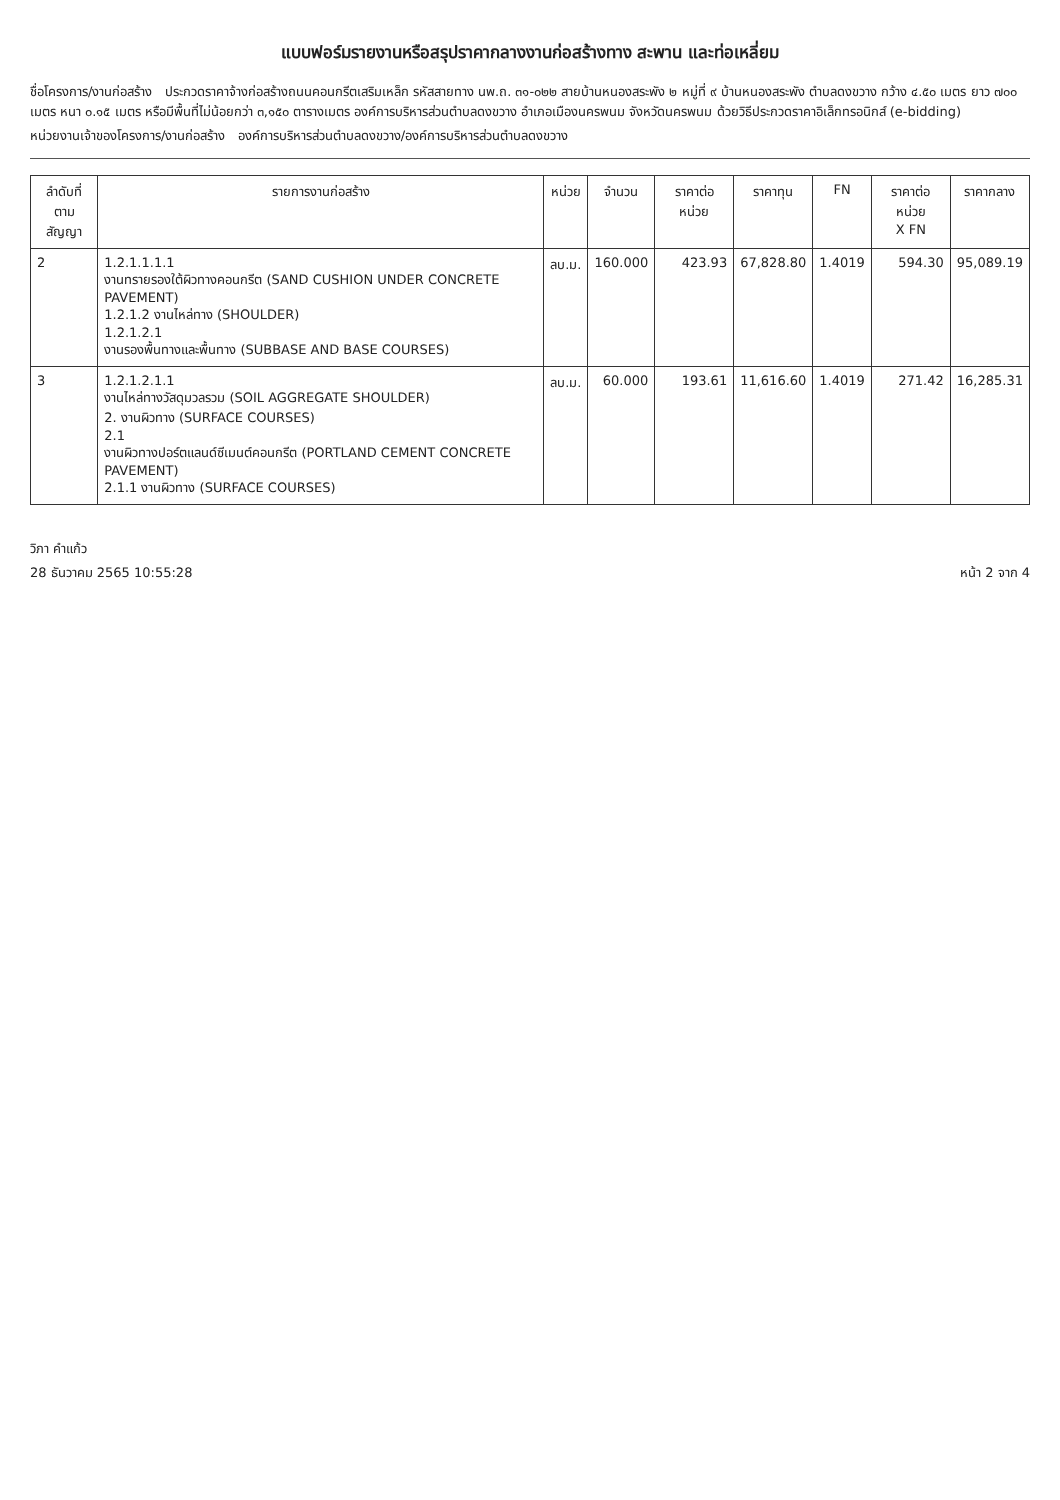แบบฟอร์มรายงานหรือสรุปราคากลางงานก่อสร้างทาง สะพาน และท่อเหลี่ยม
ชื่อโครงการ/งานก่อสร้าง ประกวดราคาจ้างก่อสร้างถนนคอนกรีตเสริมเหล็ก รหัสสายทาง นพ.ถ. ๓๑-๐๒๒ สายบ้านหนองสระพัง ๒ หมู่ที่ ๙ บ้านหนองสระพัง ตำบลดงขวาง กว้าง ๔.๕๐ เมตร ยาว ๗๐๐ เมตร หนา ๐.๑๕ เมตร หรือมีพื้นที่ไม่น้อยกว่า ๓,๑๕๐ ตารางเมตร องค์การบริหารส่วนตำบลดงขวาง อำเภอเมืองนครพนม จังหวัดนครพนม ด้วยวิธีประกวดราคาอิเล็กทรอนิกส์ (e-bidding)
หน่วยงานเจ้าของโครงการ/งานก่อสร้าง องค์การบริหารส่วนตำบลดงขวาง/องค์การบริหารส่วนตำบลดงขวาง
| ลำดับที่ ตามสัญญา | รายการงานก่อสร้าง | หน่วย | จำนวน | ราคาต่อหน่วย | ราคาทุน | FN | ราคาต่อหน่วย X FN | ราคากลาง |
| --- | --- | --- | --- | --- | --- | --- | --- | --- |
| 2 | 1.2.1.1.1.1 งานทรายรองใต้ผิวทางคอนกรีต (SAND CUSHION UNDER CONCRETE PAVEMENT) 1.2.1.2 งานไหล่ทาง (SHOULDER) 1.2.1.2.1 งานรองพื้นทางและพื้นทาง (SUBBASE AND BASE COURSES) | ลบ.ม. | 160.000 | 423.93 | 67,828.80 | 1.4019 | 594.30 | 95,089.19 |
| 3 | 1.2.1.2.1.1 งานไหล่ทางวัสดุมวลรวม (SOIL AGGREGATE SHOULDER) 2. งานผิวทาง (SURFACE COURSES) 2.1 งานผิวทางปอร์ตแลนด์ซีเมนต์คอนกรีต (PORTLAND CEMENT CONCRETE PAVEMENT) 2.1.1 งานผิวทาง (SURFACE COURSES) | ลบ.ม. | 60.000 | 193.61 | 11,616.60 | 1.4019 | 271.42 | 16,285.31 |
วิภา คำแก้ว
28 ธันวาคม 2565 10:55:28
หน้า 2 จาก 4